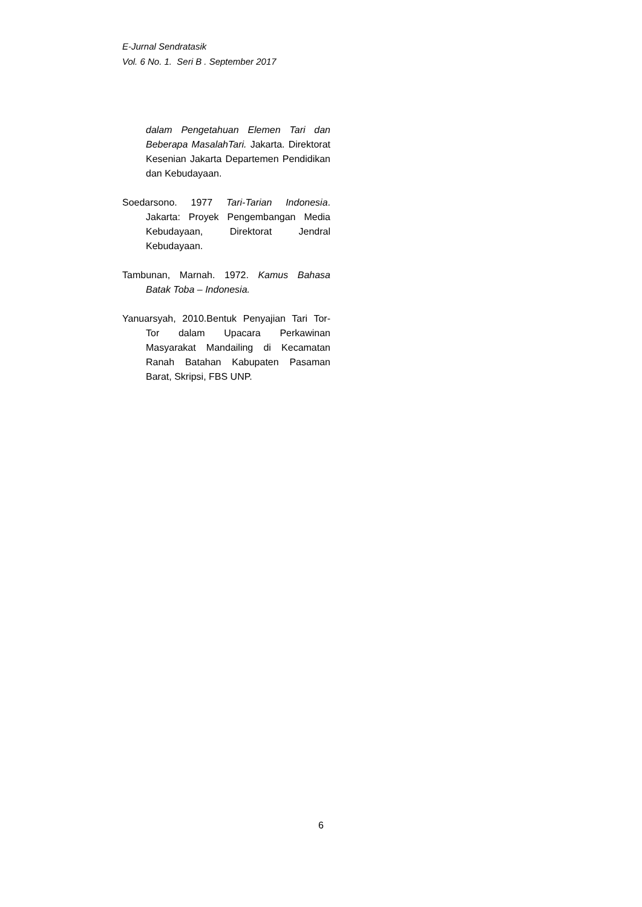E-Jurnal Sendratasik
Vol. 6 No. 1. Seri B . September 2017
dalam Pengetahuan Elemen Tari dan Beberapa MasalahTari. Jakarta. Direktorat Kesenian Jakarta Departemen Pendidikan dan Kebudayaan.
Soedarsono. 1977 Tari-Tarian Indonesia. Jakarta: Proyek Pengembangan Media Kebudayaan, Direktorat Jendral Kebudayaan.
Tambunan, Marnah. 1972. Kamus Bahasa Batak Toba – Indonesia.
Yanuarsyah, 2010.Bentuk Penyajian Tari Tor- Tor dalam Upacara Perkawinan Masyarakat Mandailing di Kecamatan Ranah Batahan Kabupaten Pasaman Barat, Skripsi, FBS UNP.
6